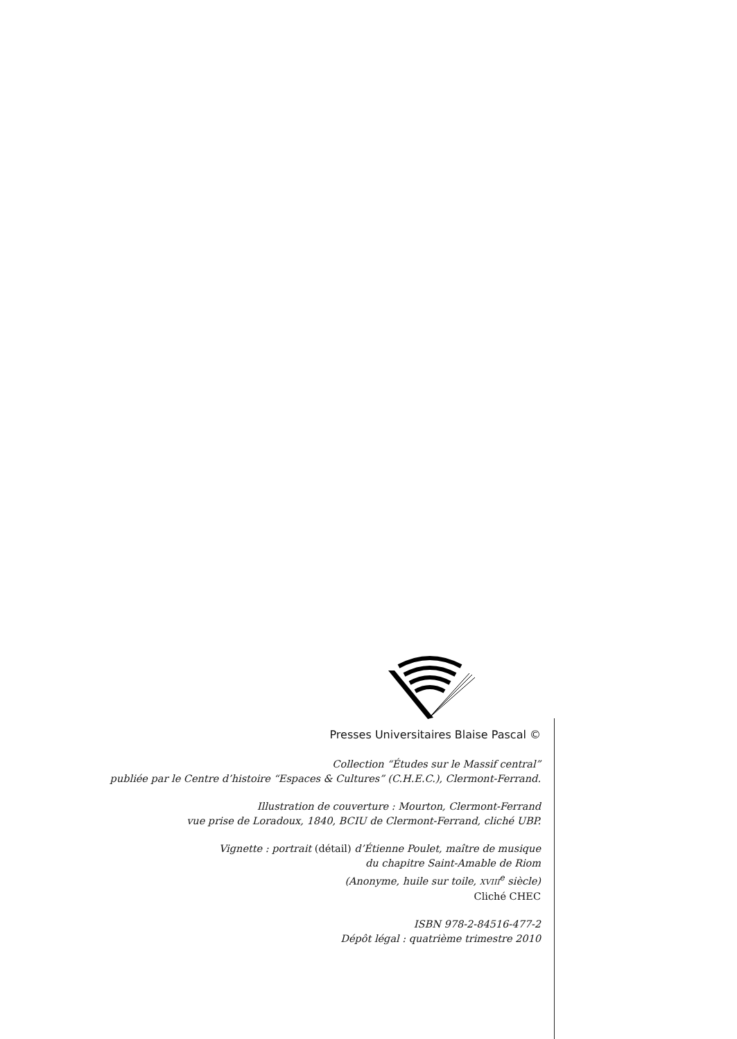Presses Universitaires Blaise Pascal ©
Collection “Études sur le Massif central”
publiée par le Centre d’histoire “Espaces & Cultures” (C.H.E.C.), Clermont-Ferrand.
Illustration de couverture : Mourton, Clermont-Ferrand
vue prise de Loradoux, 1840, BCIU de Clermont-Ferrand, cliché UBP.
Vignette : portrait (détail) d’Étienne Poulet, maître de musique
du chapitre Saint-Amable de Riom
(Anonyme, huile sur toile, XVIII<sup>e</sup> siècle)
Cliché CHEC
ISBN 978-2-84516-477-2
Dépôt légal : quatrième trimestre 2010